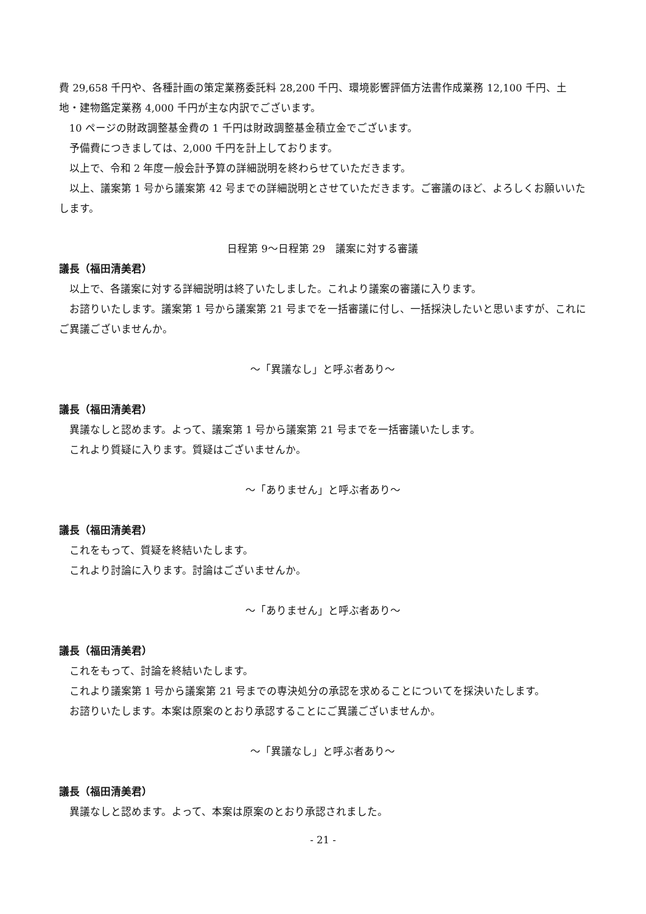費 29,658 千円や、各種計画の策定業務委託料 28,200 千円、環境影響評価方法書作成業務 12,100 千円、土地・建物鑑定業務 4,000 千円が主な内訳でございます。
10 ページの財政調整基金費の 1 千円は財政調整基金積立金でございます。
予備費につきましては、2,000 千円を計上しております。
以上で、令和 2 年度一般会計予算の詳細説明を終わらせていただきます。
以上、議案第 1 号から議案第 42 号までの詳細説明とさせていただきます。ご審議のほど、よろしくお願いいたします。
日程第 9～日程第 29　議案に対する審議
議長（福田清美君）
以上で、各議案に対する詳細説明は終了いたしました。これより議案の審議に入ります。
お諮りいたします。議案第 1 号から議案第 21 号までを一括審議に付し、一括採決したいと思いますが、これにご異議ございませんか。
～「異議なし」と呼ぶ者あり～
議長（福田清美君）
異議なしと認めます。よって、議案第 1 号から議案第 21 号までを一括審議いたします。
これより質疑に入ります。質疑はございませんか。
～「ありません」と呼ぶ者あり～
議長（福田清美君）
これをもって、質疑を終結いたします。
これより討論に入ります。討論はございませんか。
～「ありません」と呼ぶ者あり～
議長（福田清美君）
これをもって、討論を終結いたします。
これより議案第 1 号から議案第 21 号までの専決処分の承認を求めることについてを採決いたします。
お諮りいたします。本案は原案のとおり承認することにご異議ございませんか。
～「異議なし」と呼ぶ者あり～
議長（福田清美君）
異議なしと認めます。よって、本案は原案のとおり承認されました。
- 21 -